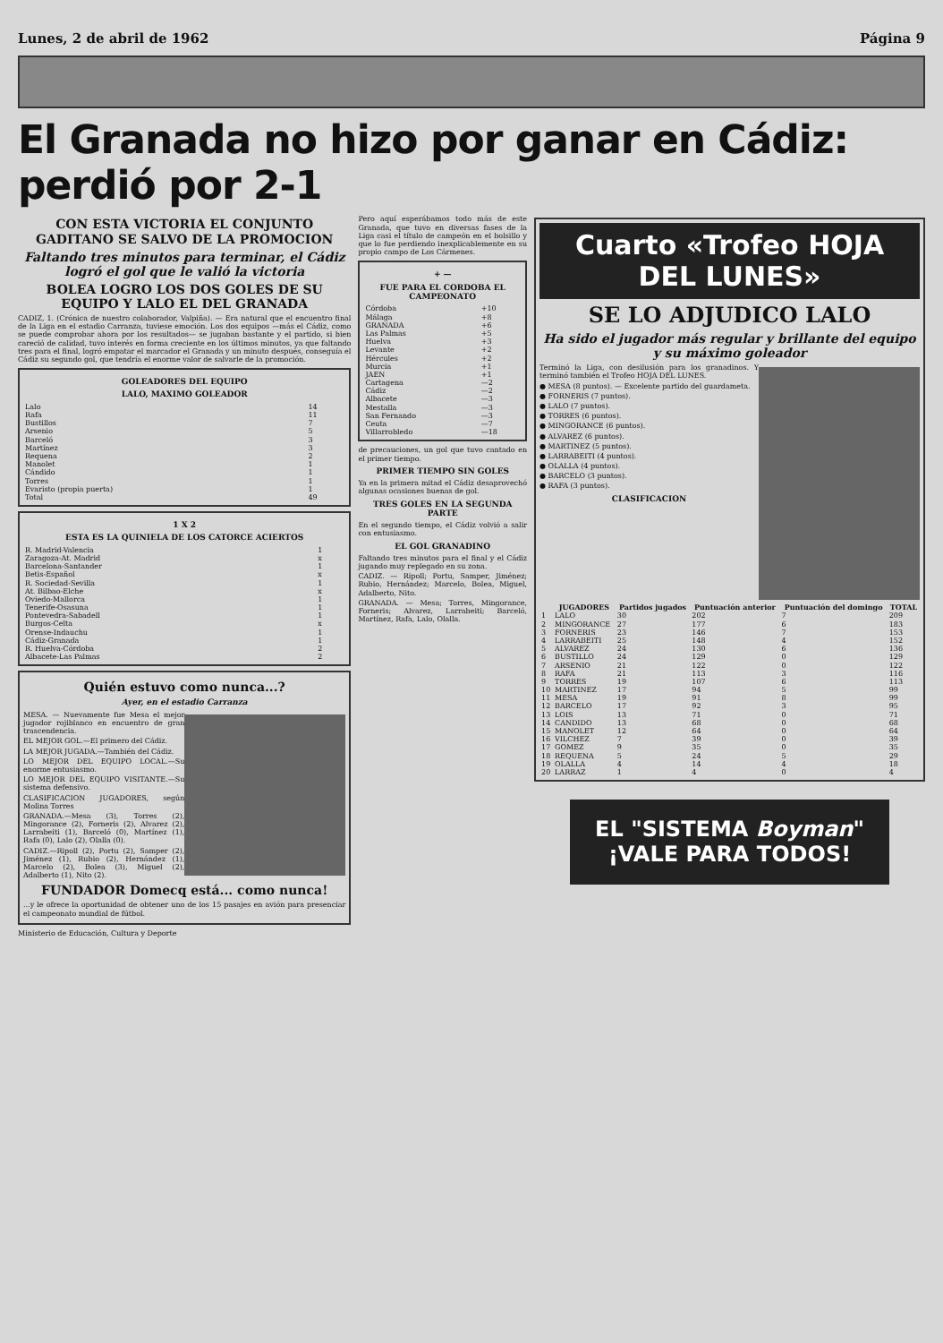Lunes, 2 de abril de 1962 Página 9
El Granada no hizo por ganar en Cádiz: perdió por 2-1
CON ESTA VICTORIA EL CONJUNTO GADITANO SE SALVO DE LA PROMOCION
Faltando tres minutos para terminar, el Cádiz logró el gol que le valió la victoria
BOLEA LOGRO LOS DOS GOLES DE SU EQUIPO Y LALO EL DEL GRANADA
CADIZ, 1. (Crónica de nuestro colaborador, Valpiña). — Era natural que el encuentro final de la Liga en el estadio Carranza, tuviese emoción. Los dos equipos —más el Cádiz, como se puede comprobar ahora por los resultados— se jugaban bastante y el partido, si bien careció de calidad, tuvo interés en forma creciente en los últimos minutos, ya que faltando tres para el final, logró empatar el marcador el Granada y un minuto después, conseguía el Cádiz su segundo gol, que tendría el enorme valor de salvarle de la promoción.
GOLEADORES DEL EQUIPO
LALO, MAXIMO GOLEADOR
| Lalo | 14 |
| Rafa | 11 |
| Bustillos | 7 |
| Arsenio | 5 |
| Barceló | 3 |
| Martínez | 3 |
| Requena | 2 |
| Manolet | 1 |
| Cándido | 1 |
| Torres | 1 |
| Evaristo (propia puerta) | 1 |
| Total | 49 |
1 X 2
ESTA ES LA QUINIELA DE LOS CATORCE ACIERTOS
| R. Madrid-Valencia | 1 |
| Zaragoza-At. Madrid | x |
| Barcelona-Santander | 1 |
| Betis-Español | x |
| R. Sociedad-Sevilla | 1 |
| At. Bilbao-Elche | x |
| Oviedo-Mallorca | 1 |
| Tenerife-Osasuna | 1 |
| Pontevedra-Sabadell | 1 |
| Burgos-Celta | x |
| Orense-Indauchu | 1 |
| Cádiz-Granada | 1 |
| R. Huelva-Córdoba | 2 |
| Albacete-Las Palmas | 2 |
Quién estuvo como nunca...?
Ayer, en el estadio Carranza
MESA. — Nuevamente fue Mesa el mejor jugador rojiblanco en encuentro de gran trascendencia.
EL MEJOR GOL.—El primero del Cádiz.
LA MEJOR JUGADA.—También del Cádiz.
LO MEJOR DEL EQUIPO LOCAL.—Su enorme entusiasmo.
LO MEJOR DEL EQUIPO VISITANTE.—Su sistema defensivo.
CLASIFICACION JUGADORES, según Molina Torres
GRANADA.—Mesa (3), Torres (2), Mingorance (2), Forneris (2), Alvarez (2), Larrabeiti (1), Barceló (0), Martínez (1), Rafa (0), Lalo (2), Olalla (0).
CADIZ.—Ripoll (2), Portu (2), Samper (2), Jiménez (1), Rubio (2), Hernández (1), Marcelo (2), Bolea (3), Miguel (2), Adalberto (1), Nito (2).
FUNDADOR Domecq está... como nunca!
...y le ofrece la oportunidad de obtener uno de los 15 pasajes en avión para presenciar el campeonato mundial de fútbol.
Pero aquí esperábamos todo más de este Granada, que tuvo en diversas fases de la Liga casi el título de campeón en el bolsillo y que lo fue perdiendo inexplicablemente en su propio campo de Los Cármenes.
+ —
FUE PARA EL CORDOBA EL CAMPEONATO
| Córdoba | +10 |
| Málaga | +8 |
| GRANADA | +6 |
| Las Palmas | +5 |
| Huelva | +3 |
| Levante | +2 |
| Hércules | +2 |
| Murcia | +1 |
| JAEN | +1 |
| Cartagena | —2 |
| Cádiz | —2 |
| Albacete | —3 |
| Mestalla | —3 |
| San Fernando | —3 |
| Ceuta | —7 |
| Villarrobledo | —18 |
de precauciones, un gol que tuvo cantado en el primer tiempo.
PRIMER TIEMPO SIN GOLES
Ya en la primera mitad el Cádiz desaprovechó algunas ocasiones buenas de gol.
TRES GOLES EN LA SEGUNDA PARTE
En el segundo tiempo, el Cádiz volvió a salir con entusiasmo.
EL GOL GRANADINO
Faltando tres minutos para el final y el Cádiz jugando muy replegado en su zona.
CADIZ. — Ripoll; Portu, Samper, Jiménez; Rubio, Hernández; Marcelo, Bolea, Miguel, Adalberto, Nito.
GRANADA. — Mesa; Torres, Mingorance, Forneris; Alvarez, Larrabeiti; Barceló, Martínez, Rafa, Lalo, Olalla.
Cuarto «Trofeo HOJA DEL LUNES»
SE LO ADJUDICO LALO
Ha sido el jugador más regular y brillante del equipo y su máximo goleador
Terminó la Liga, con desilusión para los granadinos. Y terminó también el Trofeo HOJA DEL LUNES.
● MESA (8 puntos). — Excelente partido del guardameta.
● FORNERIS (7 puntos).
● LALO (7 puntos).
● TORRES (6 puntos).
● MINGORANCE (6 puntos).
● ALVAREZ (6 puntos).
● MARTINEZ (5 puntos).
● LARRABEITI (4 puntos).
● OLALLA (4 puntos).
● BARCELO (3 puntos).
● RAFA (3 puntos).
CLASIFICACION
| | JUGADORES | Partidos jugados | Puntuación anterior | Puntuación del domingo | TOTAL |
| --- | --- | --- | --- | --- | --- |
| 1 | LALO | 30 | 202 | 7 | 209 |
| 2 | MINGORANCE | 27 | 177 | 6 | 183 |
| 3 | FORNERIS | 23 | 146 | 7 | 153 |
| 4 | LARRABEITI | 25 | 148 | 4 | 152 |
| 5 | ALVAREZ | 24 | 130 | 6 | 136 |
| 6 | BUSTILLO | 24 | 129 | 0 | 129 |
| 7 | ARSENIO | 21 | 122 | 0 | 122 |
| 8 | RAFA | 21 | 113 | 3 | 116 |
| 9 | TORRES | 19 | 107 | 6 | 113 |
| 10 | MARTINEZ | 17 | 94 | 5 | 99 |
| 11 | MESA | 19 | 91 | 8 | 99 |
| 12 | BARCELO | 17 | 92 | 3 | 95 |
| 13 | LOIS | 13 | 71 | 0 | 71 |
| 14 | CANDIDO | 13 | 68 | 0 | 68 |
| 15 | MANOLET | 12 | 64 | 0 | 64 |
| 16 | VILCHEZ | 7 | 39 | 0 | 39 |
| 17 | GOMEZ | 9 | 35 | 0 | 35 |
| 18 | REQUENA | 5 | 24 | 5 | 29 |
| 19 | OLALLA | 4 | 14 | 4 | 18 |
| 20 | LARRAZ | 1 | 4 | 0 | 4 |
EL "SISTEMA Boyman" ¡VALE PARA TODOS!
Ministerio de Educación, Cultura y Deporte